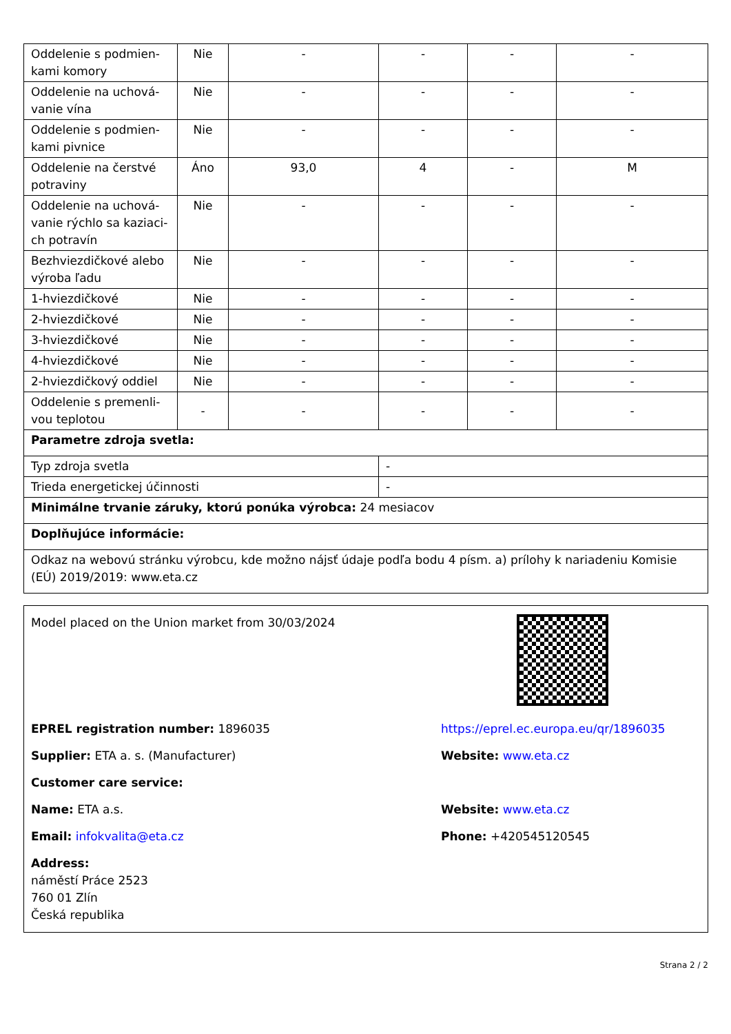| Oddelenie s podmien-kami komory | Nie | - | - | - | - |
| Oddelenie na uchová-vanie vína | Nie | - | - | - | - |
| Oddelenie s podmien-kami pivnice | Nie | - | - | - | - |
| Oddelenie na čerstvé potraviny | Áno | 93,0 | 4 | - | M |
| Oddelenie na uchová-vanie rýchlo sa kaziaci-ch potravín | Nie | - | - | - | - |
| Bezhviezdičkové alebo výroba ľadu | Nie | - | - | - | - |
| 1-hviezdičkové | Nie | - | - | - | - |
| 2-hviezdičkové | Nie | - | - | - | - |
| 3-hviezdičkové | Nie | - | - | - | - |
| 4-hviezdičkové | Nie | - | - | - | - |
| 2-hviezdičkový oddiel | Nie | - | - | - | - |
| Oddelenie s premenli-vou teplotou | - | - | - | - | - |
| Parametre zdroja svetla: | | | | | |
| Typ zdroja svetla | | | - | | |
| Trieda energetickej účinnosti | | | - | | |
| Minimálne trvanie záruky, ktorú ponúka výrobca: 24 mesiacov | | | | | |
| Doplňujúce informácie: | | | | | |
| Odkaz na webovú stránku výrobcu, kde možno nájsť údaje podľa bodu 4 písm. a) prílohy k nariadeniu Komisie (EÚ) 2019/2019: www.eta.cz | | | | | |
Model placed on the Union market from 30/03/2024
EPREL registration number: 1896035 https://eprel.ec.europa.eu/qr/1896035
Supplier: ETA a. s. (Manufacturer) Website: www.eta.cz
Customer care service:
Name: ETA a.s. Website: www.eta.cz
Email: infokvalita@eta.cz Phone: +420545120545
Address:
náměstí Práce 2523
760 01 Zlín
Česká republika
Strana 2 / 2